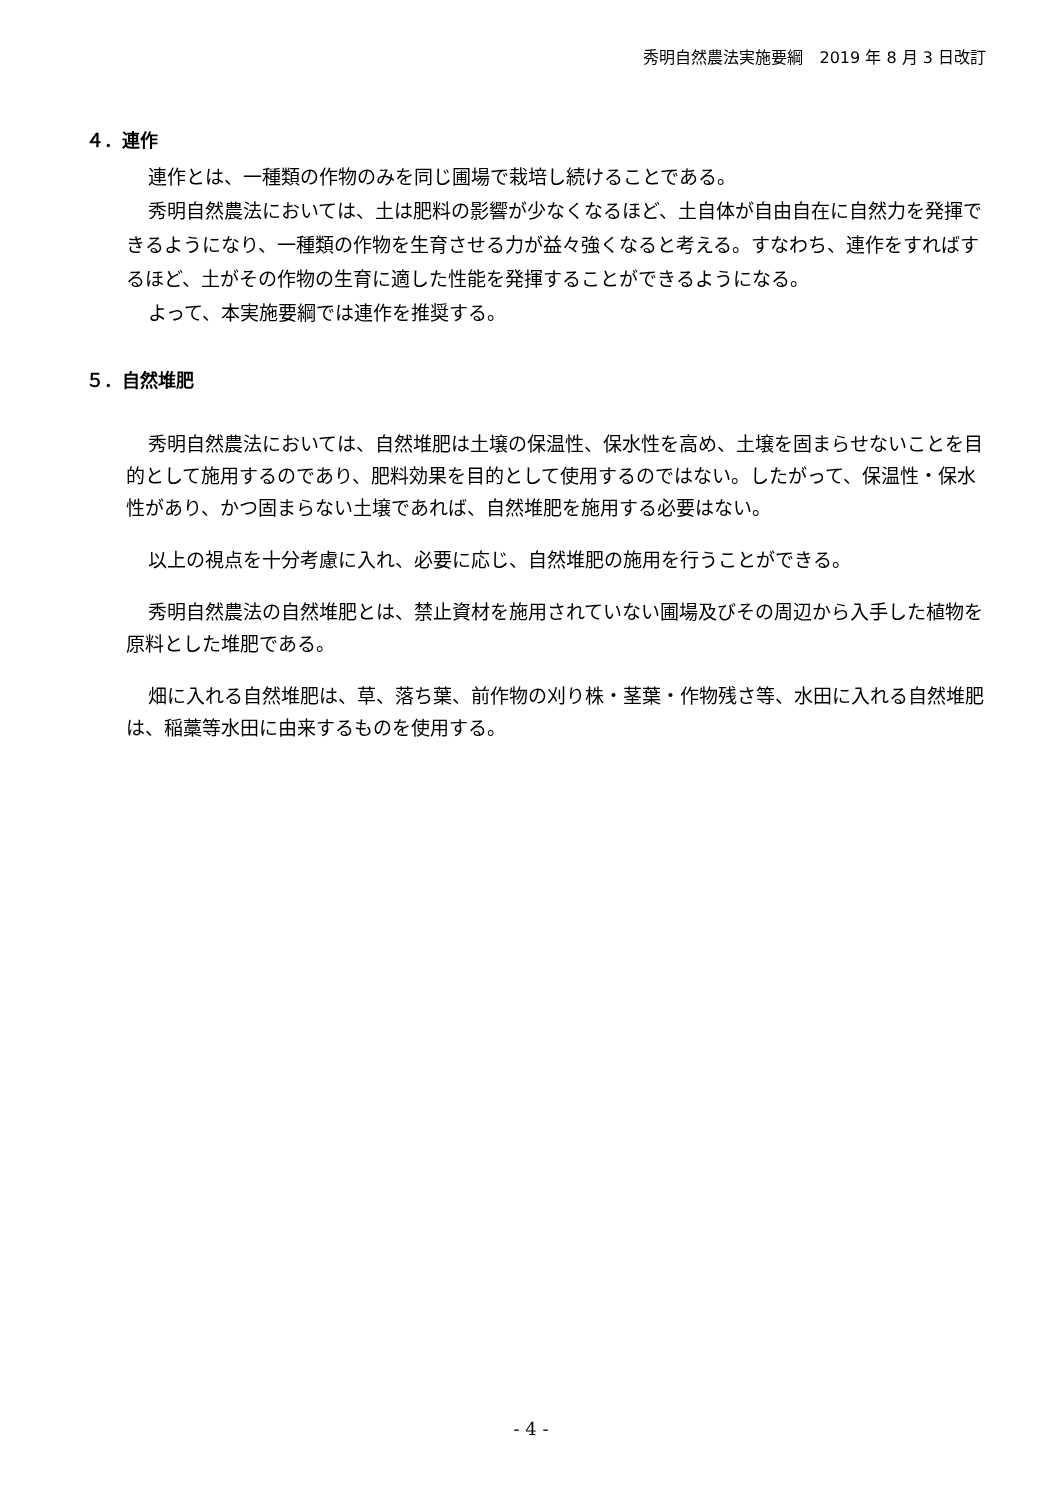秀明自然農法実施要綱　2019 年 8 月 3 日改訂
４．連作
連作とは、一種類の作物のみを同じ圃場で栽培し続けることである。
秀明自然農法においては、土は肥料の影響が少なくなるほど、土自体が自由自在に自然力を発揮できるようになり、一種類の作物を生育させる力が益々強くなると考える。すなわち、連作をすればするほど、土がその作物の生育に適した性能を発揮することができるようになる。
よって、本実施要綱では連作を推奨する。
５．自然堆肥
秀明自然農法においては、自然堆肥は土壌の保温性、保水性を高め、土壌を固まらせないことを目的として施用するのであり、肥料効果を目的として使用するのではない。したがって、保温性・保水性があり、かつ固まらない土壌であれば、自然堆肥を施用する必要はない。
以上の視点を十分考慮に入れ、必要に応じ、自然堆肥の施用を行うことができる。
秀明自然農法の自然堆肥とは、禁止資材を施用されていない圃場及びその周辺から入手した植物を原料とした堆肥である。
畑に入れる自然堆肥は、草、落ち葉、前作物の刈り株・茎葉・作物残さ等、水田に入れる自然堆肥は、稲藁等水田に由来するものを使用する。
- 4 -